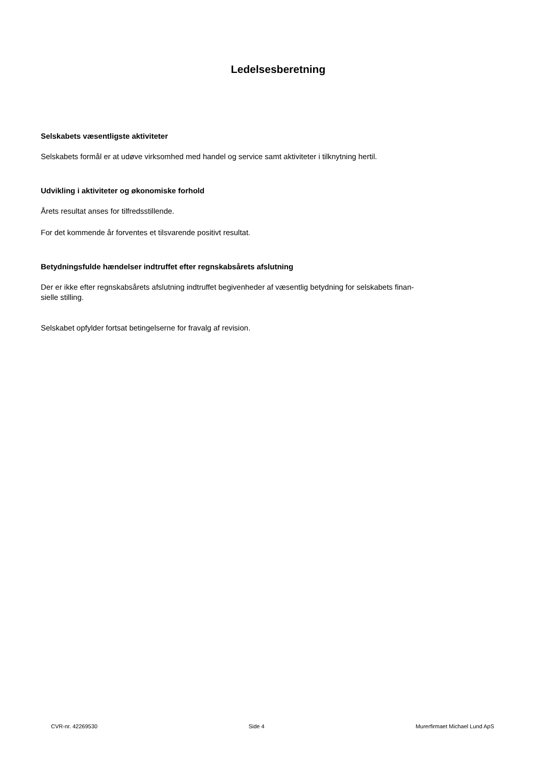Ledelsesberetning
Selskabets væsentligste aktiviteter
Selskabets formål er at udøve virksomhed med handel og service samt aktiviteter i tilknytning hertil.
Udvikling i aktiviteter og økonomiske forhold
Årets resultat anses for tilfredsstillende.
For det kommende år forventes et tilsvarende positivt resultat.
Betydningsfulde hændelser indtruffet efter regnskabsårets afslutning
Der er ikke efter regnskabsårets afslutning indtruffet begivenheder af væsentlig betydning for selskabets finan-
sielle stilling.
Selskabet opfylder fortsat betingelserne for fravalg af revision.
CVR-nr. 42269530 Side 4 Murerfirmaet Michael Lund ApS